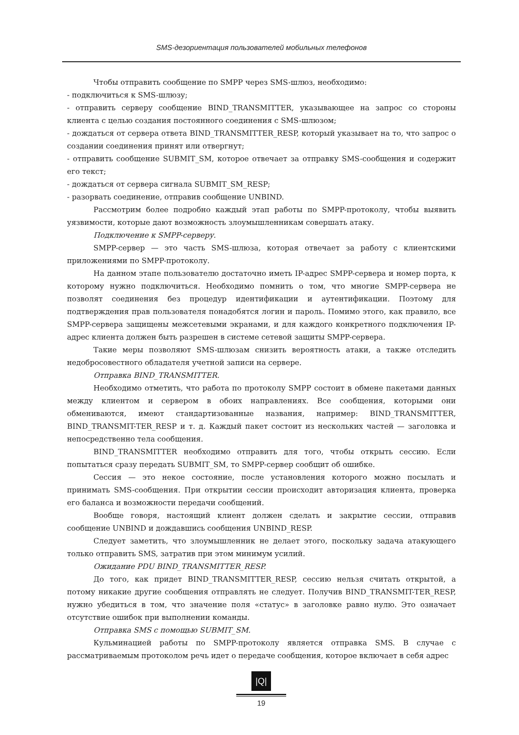SMS-дезориентация пользователей мобильных телефонов
Чтобы отправить сообщение по SMPP через SMS-шлюз, необходимо:
- подключиться к SMS-шлюзу;
- отправить серверу сообщение BIND_TRANSMITTER, указывающее на запрос со стороны клиента с целью создания постоянного соединения с SMS-шлюзом;
- дождаться от сервера ответа BIND_TRANSMITTER_RESP, который указывает на то, что запрос о создании соединения принят или отвергнут;
- отправить сообщение SUBMIT_SM, которое отвечает за отправку SMS-сообщения и содержит его текст;
- дождаться от сервера сигнала SUBMIT_SM_RESP;
- разорвать соединение, отправив сообщение UNBIND.
Рассмотрим более подробно каждый этап работы по SMPP-протоколу, чтобы выявить уязвимости, которые дают возможность злоумышленникам совершать атаку.
Подключение к SMPP-серверу.
SMPP-сервер — это часть SMS-шлюза, которая отвечает за работу с клиентскими приложениями по SMPP-протоколу.
На данном этапе пользователю достаточно иметь IP-адрес SMPP-сервера и номер порта, к которому нужно подключиться. Необходимо помнить о том, что многие SMPP-сервера не позволят соединения без процедур идентификации и аутентификации. Поэтому для подтверждения прав пользователя понадобятся логин и пароль. Помимо этого, как правило, все SMPP-сервера защищены межсетевыми экранами, и для каждого конкретного подключения IP-адрес клиента должен быть разрешен в системе сетевой защиты SMPP-сервера.
Такие меры позволяют SMS-шлюзам снизить вероятность атаки, а также отследить недобросовестного обладателя учетной записи на сервере.
Отправка BIND_TRANSMITTER.
Необходимо отметить, что работа по протоколу SMPP состоит в обмене пакетами данных между клиентом и сервером в обоих направлениях. Все сообщения, которыми они обмениваются, имеют стандартизованные названия, например: BIND_TRANSMITTER, BIND_TRANSMIT-TER_RESP и т. д. Каждый пакет состоит из нескольких частей — заголовка и непосредственно тела сообщения.
BIND_TRANSMITTER необходимо отправить для того, чтобы открыть сессию. Если попытаться сразу передать SUBMIT_SM, то SMPP-сервер сообщит об ошибке.
Сессия — это некое состояние, после установления которого можно посылать и принимать SMS-сообщения. При открытии сессии происходит авторизация клиента, проверка его баланса и возможности передачи сообщений.
Вообще говоря, настоящий клиент должен сделать и закрытие сессии, отправив сообщение UNBIND и дождавшись сообщения UNBIND_RESP.
Следует заметить, что злоумышленник не делает этого, поскольку задача атакующего только отправить SMS, затратив при этом минимум усилий.
Ожидание PDU BIND_TRANSMITTER_RESP.
До того, как придет BIND_TRANSMITTER_RESP, сессию нельзя считать открытой, а потому никакие другие сообщения отправлять не следует. Получив BIND_TRANSMIT-TER_RESP, нужно убедиться в том, что значение поля «статус» в заголовке равно нулю. Это означает отсутствие ошибок при выполнении команды.
Отправка SMS с помощью SUBMIT_SM.
Кульминацией работы по SMPP-протоколу является отправка SMS. В случае с рассматриваемым протоколом речь идет о передаче сообщения, которое включает в себя адрес
|Q|
19